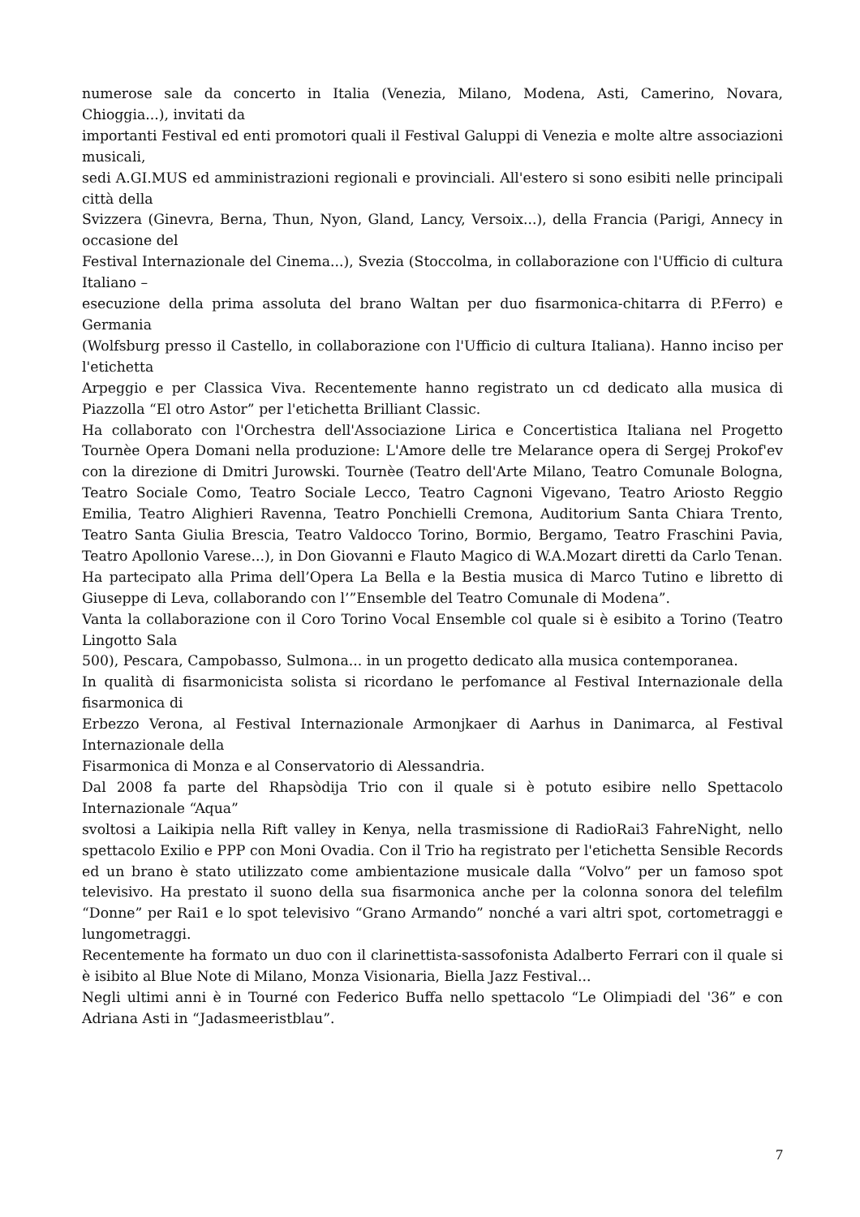numerose sale da concerto in Italia (Venezia, Milano, Modena, Asti, Camerino, Novara, Chioggia...), invitati da
importanti Festival ed enti promotori quali il Festival Galuppi di Venezia e molte altre associazioni musicali,
sedi A.GI.MUS ed amministrazioni regionali e provinciali. All'estero si sono esibiti nelle principali città della
Svizzera (Ginevra, Berna, Thun, Nyon, Gland, Lancy, Versoix...), della Francia (Parigi, Annecy in occasione del
Festival Internazionale del Cinema...), Svezia (Stoccolma, in collaborazione con l'Ufficio di cultura Italiano –
esecuzione della prima assoluta del brano Waltan per duo fisarmonica-chitarra di P.Ferro) e Germania
(Wolfsburg presso il Castello, in collaborazione con l'Ufficio di cultura Italiana). Hanno inciso per l'etichetta
Arpeggio e per Classica Viva. Recentemente hanno registrato un cd dedicato alla musica di Piazzolla “El otro Astor” per l'etichetta Brilliant Classic.
Ha collaborato con l'Orchestra dell'Associazione Lirica e Concertistica Italiana nel Progetto Tournèe Opera Domani nella produzione: L'Amore delle tre Melarance opera di Sergej Prokof'ev con la direzione di Dmitri Jurowski. Tournèe (Teatro dell'Arte Milano, Teatro Comunale Bologna, Teatro Sociale Como, Teatro Sociale Lecco, Teatro Cagnoni Vigevano, Teatro Ariosto Reggio Emilia, Teatro Alighieri Ravenna, Teatro Ponchielli Cremona, Auditorium Santa Chiara Trento, Teatro Santa Giulia Brescia, Teatro Valdocco Torino, Bormio, Bergamo, Teatro Fraschini Pavia, Teatro Apollonio Varese...), in Don Giovanni e Flauto Magico di W.A.Mozart diretti da Carlo Tenan.
Ha partecipato alla Prima dell’Opera La Bella e la Bestia musica di Marco Tutino e libretto di Giuseppe di Leva, collaborando con l’”Ensemble del Teatro Comunale di Modena”.
Vanta la collaborazione con il Coro Torino Vocal Ensemble col quale si è esibito a Torino (Teatro Lingotto Sala
500), Pescara, Campobasso, Sulmona... in un progetto dedicato alla musica contemporanea.
In qualità di fisarmonicista solista si ricordano le perfomance al Festival Internazionale della fisarmonica di
Erbezzo Verona, al Festival Internazionale Armonjkaer di Aarhus in Danimarca, al Festival Internazionale della
Fisarmonica di Monza e al Conservatorio di Alessandria.
Dal 2008 fa parte del Rhapsòdija Trio con il quale si è potuto esibire nello Spettacolo Internazionale “Aqua”
svoltosi a Laikipia nella Rift valley in Kenya, nella trasmissione di RadioRai3 FahreNight, nello spettacolo Exilio e PPP con Moni Ovadia. Con il Trio ha registrato per l'etichetta Sensible Records ed un brano è stato utilizzato come ambientazione musicale dalla “Volvo” per un famoso spot televisivo. Ha prestato il suono della sua fisarmonica anche per la colonna sonora del telefilm “Donne” per Rai1 e lo spot televisivo “Grano Armando” nonché a vari altri spot, cortometraggi e lungometraggi.
Recentemente ha formato un duo con il clarinettista-sassofonista Adalberto Ferrari con il quale si è isibito al Blue Note di Milano, Monza Visionaria, Biella Jazz Festival...
Negli ultimi anni è in Tourné con Federico Buffa nello spettacolo “Le Olimpiadi del '36” e con Adriana Asti in “Jadasmeeristblau”.
7